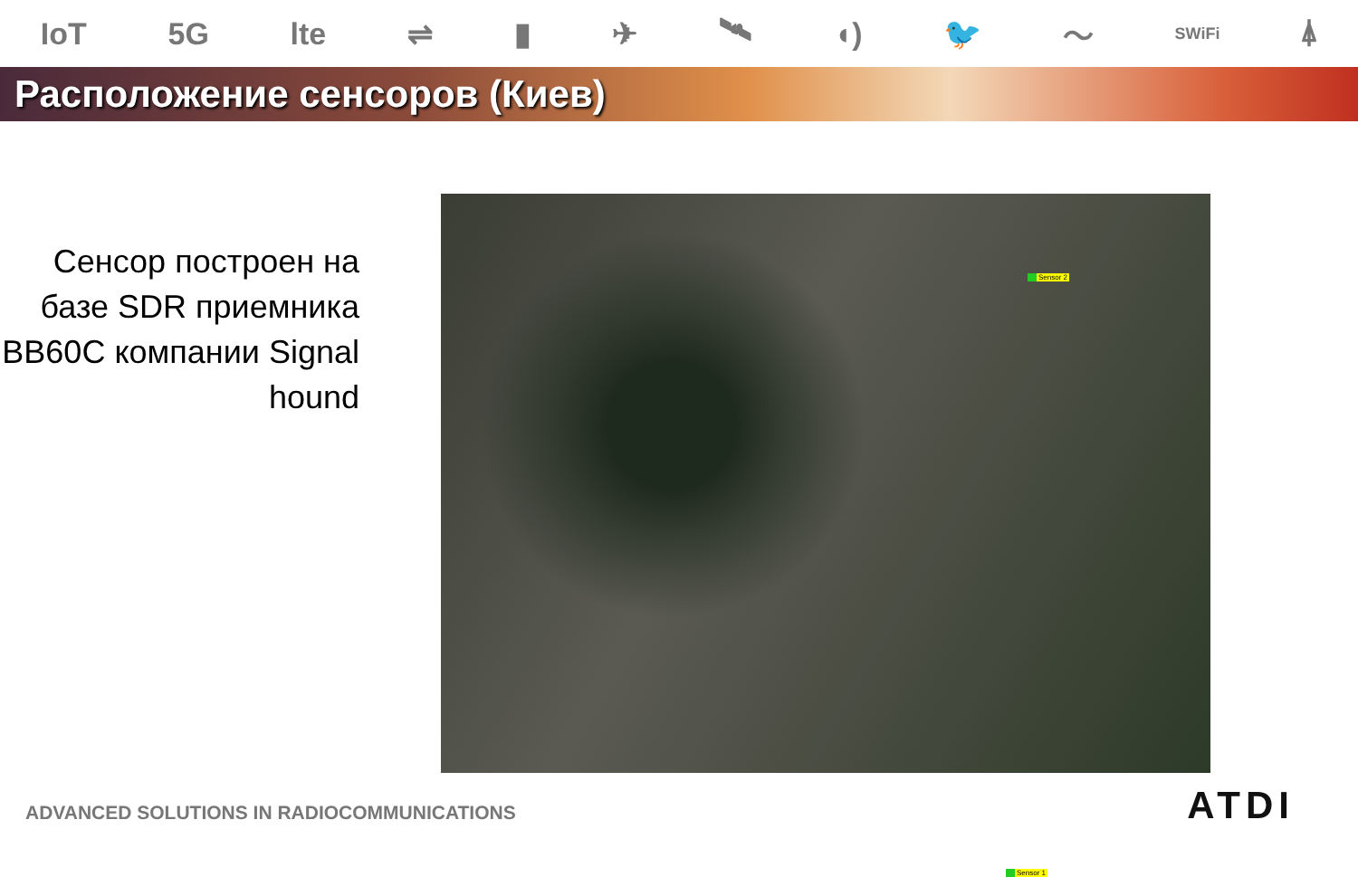IoT 5G lte ⇌ ▮ ✈ 🛰 ◖) 🐦 〜 SWiFi ⍋
Расположение сенсоров (Киев)
Сенсор построен на базе SDR приемника BB60C компании Signal hound
Sensor 2
Sensor 1
ADVANCED SOLUTIONS IN RADIOCOMMUNICATIONS
ATDI